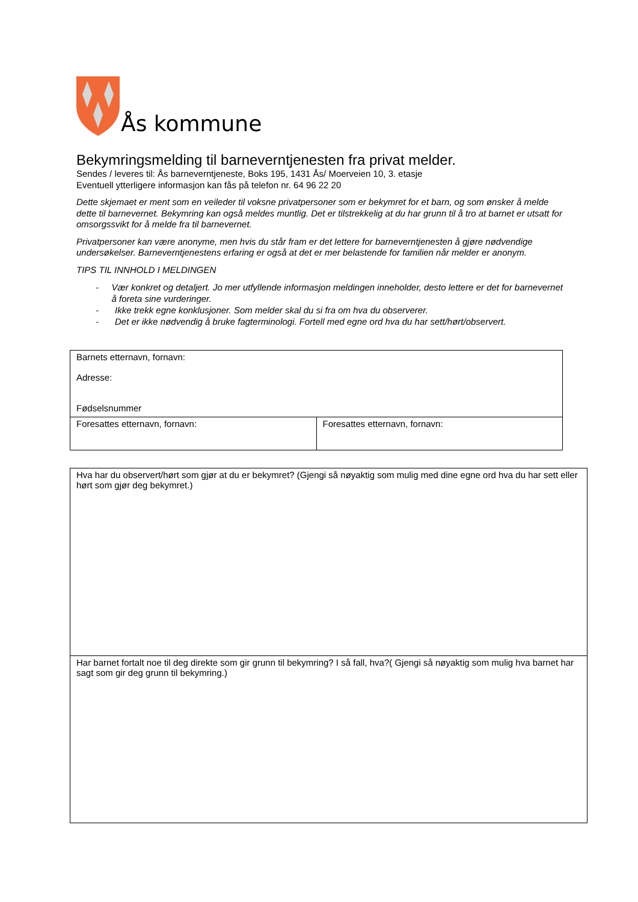Ås kommune
Bekymringsmelding til barneverntjenesten fra privat melder.
Sendes / leveres til: Ås barneverntjeneste, Boks 195, 1431 Ås/ Moerveien 10, 3. etasje
Eventuell ytterligere informasjon kan fås på telefon nr. 64 96 22 20
Dette skjemaet er ment som en veileder til voksne privatpersoner som er bekymret for et barn, og som ønsker å melde dette til barnevernet. Bekymring kan også meldes muntlig. Det er tilstrekkelig at du har grunn til å tro at barnet er utsatt for omsorgssvikt for å melde fra til barnevernet.
Privatpersoner kan være anonyme, men hvis du står fram er det lettere for barneverntjenesten å gjøre nødvendige undersøkelser. Barneverntjenestens erfaring er også at det er mer belastende for familien når melder er anonym.
TIPS TIL INNHOLD I MELDINGEN
- Vær konkret og detaljert. Jo mer utfyllende informasjon meldingen inneholder, desto lettere er det for barnevernet å foreta sine vurderinger.
- Ikke trekk egne konklusjoner. Som melder skal du si fra om hva du observerer.
- Det er ikke nødvendig å bruke fagterminologi. Fortell med egne ord hva du har sett/hørt/observert.
| Barnets etternavn, fornavn: Adresse: Fødselsnummer | |
| Foresattes etternavn, fornavn: | Foresattes etternavn, fornavn: |
| Hva har du observert/hørt som gjør at du er bekymret? (Gjengi så nøyaktig som mulig med dine egne ord hva du har sett eller hørt som gjør deg bekymret.) |
| Har barnet fortalt noe til deg direkte som gir grunn til bekymring? I så fall, hva?( Gjengi så nøyaktig som mulig hva barnet har sagt som gir deg grunn til bekymring.) |